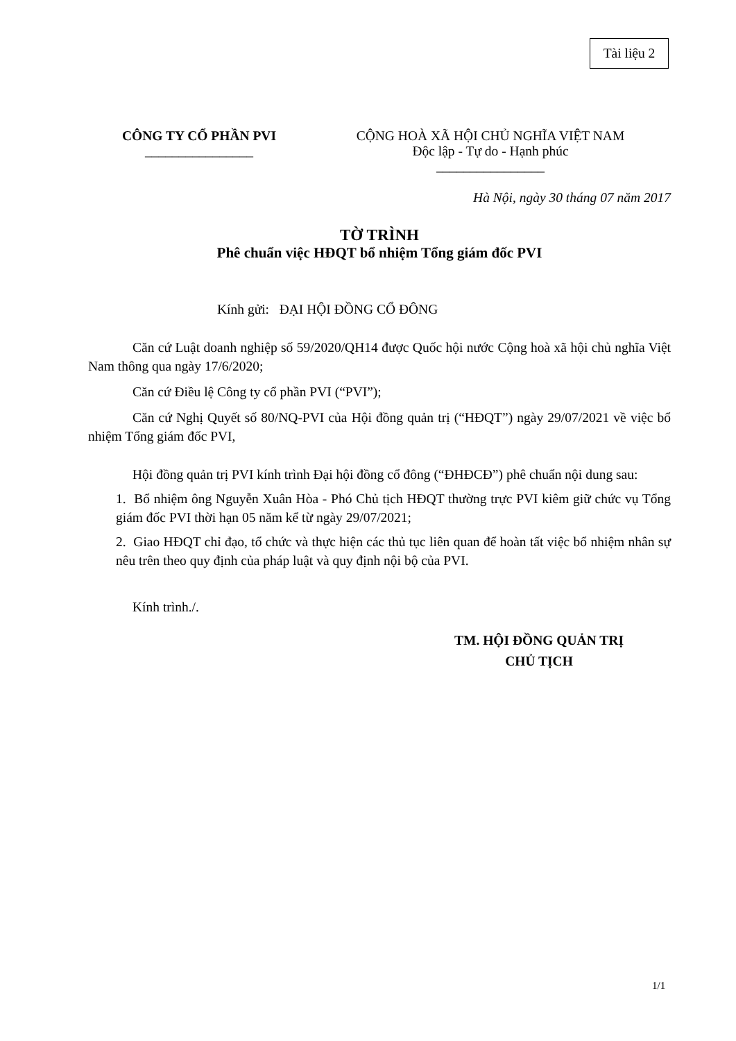Tài liệu 2
CÔNG TY CỔ PHẦN PVI
________________
CỘNG HOÀ XÃ HỘI CHỦ NGHĨA VIỆT NAM
Độc lập - Tự do - Hạnh phúc
________________
Hà Nội, ngày 30 tháng 07 năm 2017
TỜ TRÌNH
Phê chuẩn việc HĐQT bổ nhiệm Tổng giám đốc PVI
Kính gửi: ĐẠI HỘI ĐỒNG CỔ ĐÔNG
Căn cứ Luật doanh nghiệp số 59/2020/QH14 được Quốc hội nước Cộng hoà xã hội chủ nghĩa Việt Nam thông qua ngày 17/6/2020;
Căn cứ Điều lệ Công ty cổ phần PVI (“PVI”);
Căn cứ Nghị Quyết số 80/NQ-PVI của Hội đồng quản trị (“HĐQT”) ngày 29/07/2021 về việc bổ nhiệm Tổng giám đốc PVI,
Hội đồng quản trị PVI kính trình Đại hội đồng cổ đông (“ĐHĐCĐ”) phê chuẩn nội dung sau:
1. Bổ nhiệm ông Nguyễn Xuân Hòa - Phó Chủ tịch HĐQT thường trực PVI kiêm giữ chức vụ Tổng giám đốc PVI thời hạn 05 năm kể từ ngày 29/07/2021;
2. Giao HĐQT chỉ đạo, tổ chức và thực hiện các thủ tục liên quan để hoàn tất việc bổ nhiệm nhân sự nêu trên theo quy định của pháp luật và quy định nội bộ của PVI.
Kính trình./.
TM. HỘI ĐỒNG QUẢN TRỊ
CHỦ TỊCH
1/1